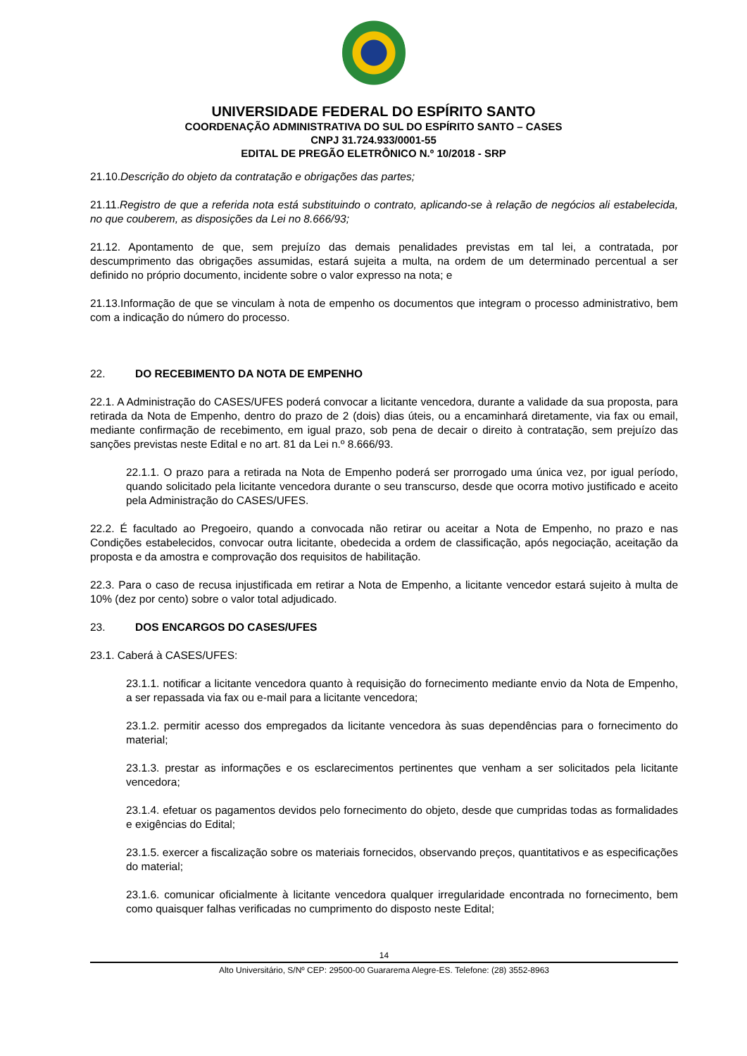UNIVERSIDADE FEDERAL DO ESPÍRITO SANTO
COORDENAÇÃO ADMINISTRATIVA DO SUL DO ESPÍRITO SANTO – CASES
CNPJ 31.724.933/0001-55
EDITAL DE PREGÃO ELETRÔNICO N.º 10/2018 - SRP
21.10.Descrição do objeto da contratação e obrigações das partes;
21.11.Registro de que a referida nota está substituindo o contrato, aplicando-se à relação de negócios ali estabelecida, no que couberem, as disposições da Lei no 8.666/93;
21.12. Apontamento de que, sem prejuízo das demais penalidades previstas em tal lei, a contratada, por descumprimento das obrigações assumidas, estará sujeita a multa, na ordem de um determinado percentual a ser definido no próprio documento, incidente sobre o valor expresso na nota; e
21.13.Informação de que se vinculam à nota de empenho os documentos que integram o processo administrativo, bem com a indicação do número do processo.
22. DO RECEBIMENTO DA NOTA DE EMPENHO
22.1. A Administração do CASES/UFES poderá convocar a licitante vencedora, durante a validade da sua proposta, para retirada da Nota de Empenho, dentro do prazo de 2 (dois) dias úteis, ou a encaminhará diretamente, via fax ou email, mediante confirmação de recebimento, em igual prazo, sob pena de decair o direito à contratação, sem prejuízo das sanções previstas neste Edital e no art. 81 da Lei n.º 8.666/93.
22.1.1. O prazo para a retirada na Nota de Empenho poderá ser prorrogado uma única vez, por igual período, quando solicitado pela licitante vencedora durante o seu transcurso, desde que ocorra motivo justificado e aceito pela Administração do CASES/UFES.
22.2. É facultado ao Pregoeiro, quando a convocada não retirar ou aceitar a Nota de Empenho, no prazo e nas Condições estabelecidos, convocar outra licitante, obedecida a ordem de classificação, após negociação, aceitação da proposta e da amostra e comprovação dos requisitos de habilitação.
22.3. Para o caso de recusa injustificada em retirar a Nota de Empenho, a licitante vencedor estará sujeito à multa de 10% (dez por cento) sobre o valor total adjudicado.
23. DOS ENCARGOS DO CASES/UFES
23.1. Caberá à CASES/UFES:
23.1.1. notificar a licitante vencedora quanto à requisição do fornecimento mediante envio da Nota de Empenho, a ser repassada via fax ou e-mail para a licitante vencedora;
23.1.2. permitir acesso dos empregados da licitante vencedora às suas dependências para o fornecimento do material;
23.1.3. prestar as informações e os esclarecimentos pertinentes que venham a ser solicitados pela licitante vencedora;
23.1.4. efetuar os pagamentos devidos pelo fornecimento do objeto, desde que cumpridas todas as formalidades e exigências do Edital;
23.1.5. exercer a fiscalização sobre os materiais fornecidos, observando preços, quantitativos e as especificações do material;
23.1.6. comunicar oficialmente à licitante vencedora qualquer irregularidade encontrada no fornecimento, bem como quaisquer falhas verificadas no cumprimento do disposto neste Edital;
14
Alto Universitário, S/Nº CEP: 29500-00 Guararema Alegre-ES. Telefone: (28) 3552-8963